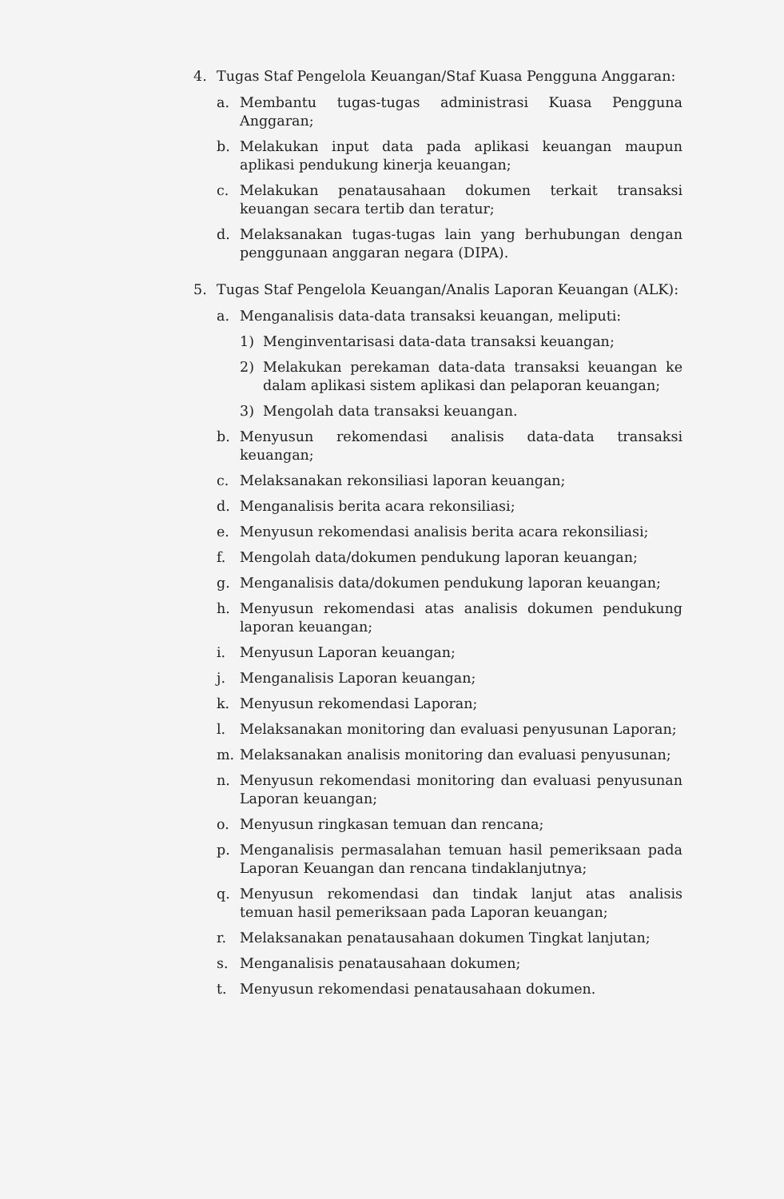4. Tugas Staf Pengelola Keuangan/Staf Kuasa Pengguna Anggaran:
a. Membantu tugas-tugas administrasi Kuasa Pengguna Anggaran;
b. Melakukan input data pada aplikasi keuangan maupun aplikasi pendukung kinerja keuangan;
c. Melakukan penatausahaan dokumen terkait transaksi keuangan secara tertib dan teratur;
d. Melaksanakan tugas-tugas lain yang berhubungan dengan penggunaan anggaran negara (DIPA).
5. Tugas Staf Pengelola Keuangan/Analis Laporan Keuangan (ALK):
a. Menganalisis data-data transaksi keuangan, meliputi:
1) Menginventarisasi data-data transaksi keuangan;
2) Melakukan perekaman data-data transaksi keuangan ke dalam aplikasi sistem aplikasi dan pelaporan keuangan;
3) Mengolah data transaksi keuangan.
b. Menyusun rekomendasi analisis data-data transaksi keuangan;
c. Melaksanakan rekonsiliasi laporan keuangan;
d. Menganalisis berita acara rekonsiliasi;
e. Menyusun rekomendasi analisis berita acara rekonsiliasi;
f. Mengolah data/dokumen pendukung laporan keuangan;
g. Menganalisis data/dokumen pendukung laporan keuangan;
h. Menyusun rekomendasi atas analisis dokumen pendukung laporan keuangan;
i. Menyusun Laporan keuangan;
j. Menganalisis Laporan keuangan;
k. Menyusun rekomendasi Laporan;
l. Melaksanakan monitoring dan evaluasi penyusunan Laporan;
m. Melaksanakan analisis monitoring dan evaluasi penyusunan;
n. Menyusun rekomendasi monitoring dan evaluasi penyusunan Laporan keuangan;
o. Menyusun ringkasan temuan dan rencana;
p. Menganalisis permasalahan temuan hasil pemeriksaan pada Laporan Keuangan dan rencana tindaklanjutnya;
q. Menyusun rekomendasi dan tindak lanjut atas analisis temuan hasil pemeriksaan pada Laporan keuangan;
r. Melaksanakan penatausahaan dokumen Tingkat lanjutan;
s. Menganalisis penatausahaan dokumen;
t. Menyusun rekomendasi penatausahaan dokumen.